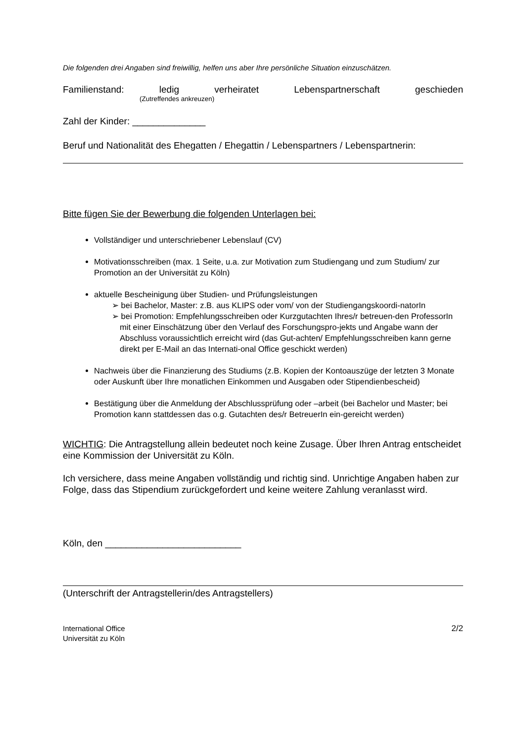Die folgenden drei Angaben sind freiwillig, helfen uns aber Ihre persönliche Situation einzuschätzen.
Familienstand: ledig verheiratet Lebenspartnerschaft geschieden
(Zutreffendes ankreuzen)
Zahl der Kinder: ______________
Beruf und Nationalität des Ehegatten / Ehegattin / Lebenspartners / Lebenspartnerin:
Bitte fügen Sie der Bewerbung die folgenden Unterlagen bei:
Vollständiger und unterschriebener Lebenslauf (CV)
Motivationsschreiben (max. 1 Seite, u.a. zur Motivation zum Studiengang und zum Studium/ zur Promotion an der Universität zu Köln)
aktuelle Bescheinigung über Studien- und Prüfungsleistungen
➢ bei Bachelor, Master: z.B. aus KLIPS oder vom/ von der Studiengangskoordi-natorIn
➢ bei Promotion: Empfehlungsschreiben oder Kurzgutachten Ihres/r betreuen-den ProfessorIn mit einer Einschätzung über den Verlauf des Forschungspro-jekts und Angabe wann der Abschluss voraussichtlich erreicht wird (das Gut-achten/ Empfehlungsschreiben kann gerne direkt per E-Mail an das Internati-onal Office geschickt werden)
Nachweis über die Finanzierung des Studiums (z.B. Kopien der Kontoauszüge der letzten 3 Monate oder Auskunft über Ihre monatlichen Einkommen und Ausgaben oder Stipendienbescheid)
Bestätigung über die Anmeldung der Abschlussprüfung oder –arbeit (bei Bachelor und Master; bei Promotion kann stattdessen das o.g. Gutachten des/r BetreuerIn ein-gereicht werden)
WICHTIG: Die Antragstellung allein bedeutet noch keine Zusage. Über Ihren Antrag entscheidet eine Kommission der Universität zu Köln.
Ich versichere, dass meine Angaben vollständig und richtig sind. Unrichtige Angaben haben zur Folge, dass das Stipendium zurückgefordert und keine weitere Zahlung veranlasst wird.
Köln, den __________________________
(Unterschrift der Antragstellerin/des Antragstellers)
International Office
Universität zu Köln
2/2